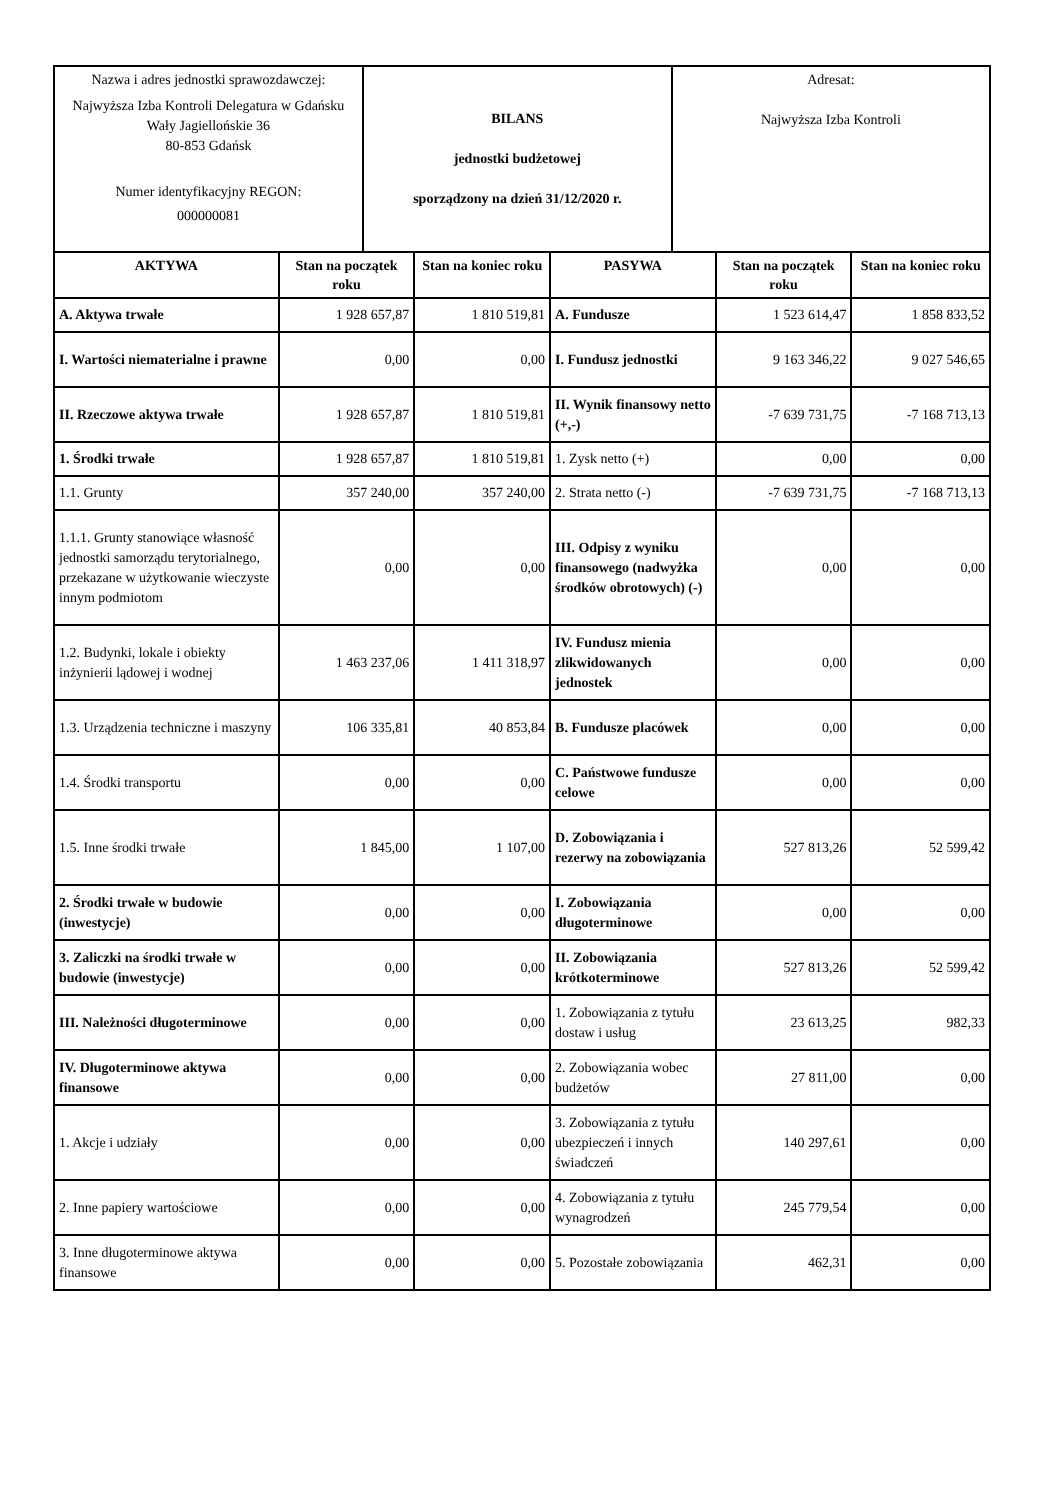| Nazwa i adres jednostki sprawozdawczej: Najwyższa Izba Kontroli Delegatura w Gdańsku Wały Jagiellońskie 36 80-853 Gdańsk Numer identyfikacyjny REGON: 000000081 | BILANS jednostki budżetowej sporządzony na dzień 31/12/2020 r. | Adresat: Najwyższa Izba Kontroli |
| AKTYWA | Stan na początek roku | Stan na koniec roku | PASYWA | Stan na początek roku | Stan na koniec roku |
| --- | --- | --- | --- | --- | --- |
| A. Aktywa trwałe | 1 928 657,87 | 1 810 519,81 | A. Fundusze | 1 523 614,47 | 1 858 833,52 |
| I. Wartości niematerialne i prawne | 0,00 | 0,00 | I. Fundusz jednostki | 9 163 346,22 | 9 027 546,65 |
| II. Rzeczowe aktywa trwałe | 1 928 657,87 | 1 810 519,81 | II. Wynik finansowy netto (+,-) | -7 639 731,75 | -7 168 713,13 |
| 1. Środki trwałe | 1 928 657,87 | 1 810 519,81 | 1. Zysk netto (+) | 0,00 | 0,00 |
| 1.1. Grunty | 357 240,00 | 357 240,00 | 2. Strata netto (-) | -7 639 731,75 | -7 168 713,13 |
| 1.1.1. Grunty stanowiące własność jednostki samorządu terytorialnego, przekazane w użytkowanie wieczyste innym podmiotom | 0,00 | 0,00 | III. Odpisy z wyniku finansowego (nadwyżka środków obrotowych) (-) | 0,00 | 0,00 |
| 1.2. Budynki, lokale i obiekty inżynierii lądowej i wodnej | 1 463 237,06 | 1 411 318,97 | IV. Fundusz mienia zlikwidowanych jednostek | 0,00 | 0,00 |
| 1.3. Urządzenia techniczne i maszyny | 106 335,81 | 40 853,84 | B. Fundusze placówek | 0,00 | 0,00 |
| 1.4. Środki transportu | 0,00 | 0,00 | C. Państwowe fundusze celowe | 0,00 | 0,00 |
| 1.5. Inne środki trwałe | 1 845,00 | 1 107,00 | D. Zobowiązania i rezerwy na zobowiązania | 527 813,26 | 52 599,42 |
| 2. Środki trwałe w budowie (inwestycje) | 0,00 | 0,00 | I. Zobowiązania długoterminowe | 0,00 | 0,00 |
| 3. Zaliczki na środki trwałe w budowie (inwestycje) | 0,00 | 0,00 | II. Zobowiązania krótkoterminowe | 527 813,26 | 52 599,42 |
| III. Należności długoterminowe | 0,00 | 0,00 | 1. Zobowiązania z tytułu dostaw i usług | 23 613,25 | 982,33 |
| IV. Długoterminowe aktywa finansowe | 0,00 | 0,00 | 2. Zobowiązania wobec budżetów | 27 811,00 | 0,00 |
| 1. Akcje i udziały | 0,00 | 0,00 | 3. Zobowiązania z tytułu ubezpieczeń i innych świadczeń | 140 297,61 | 0,00 |
| 2. Inne papiery wartościowe | 0,00 | 0,00 | 4. Zobowiązania z tytułu wynagrodzeń | 245 779,54 | 0,00 |
| 3. Inne długoterminowe aktywa finansowe | 0,00 | 0,00 | 5. Pozostałe zobowiązania | 462,31 | 0,00 |